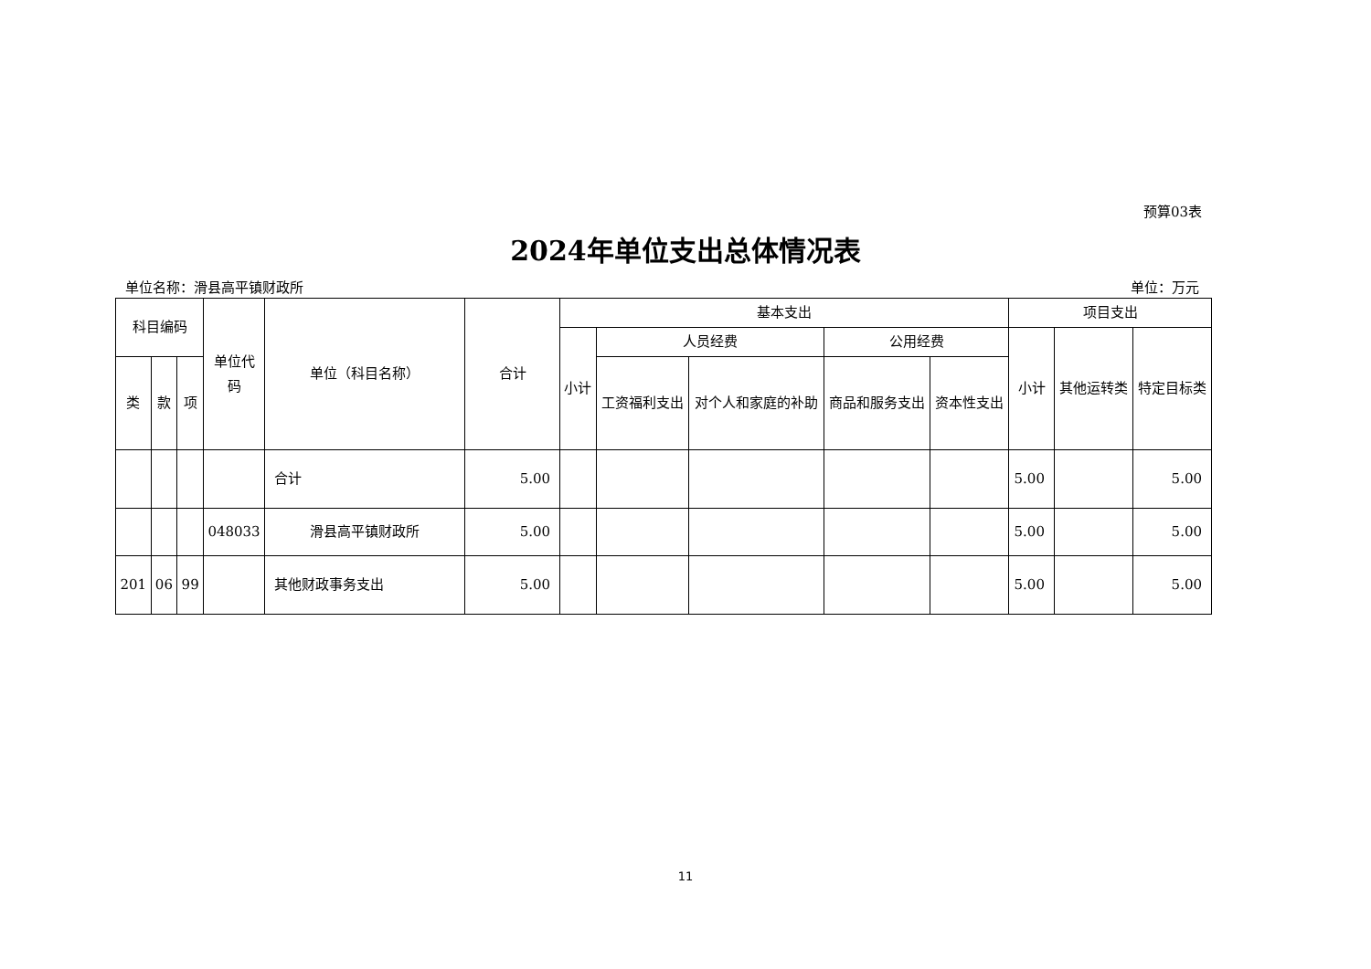预算03表
2024年单位支出总体情况表
单位名称：滑县高平镇财政所 单位：万元
| 科目编码 | | | 单位代码 | 单位（科目名称） | 合计 | 基本支出 | | | | | 项目支出 | | |
| --- | --- | --- | --- | --- | --- | --- | --- | --- | --- | --- | --- | --- | --- |
| | | | | | | 小计 | 人员经费 | | 公用经费 | | 小计 | 其他运转类 | 特定目标类 |
| 类 | 款 | 项 | | | | | 工资福利支出 | 对个人和家庭的补助 | 商品和服务支出 | 资本性支出 | | | |
| | | | | 合计 | 5.00 | | | | | | 5.00 | | 5.00 |
| | | | 048033 | 滑县高平镇财政所 | 5.00 | | | | | | 5.00 | | 5.00 |
| 201 | 06 | 99 | | 其他财政事务支出 | 5.00 | | | | | | 5.00 | | 5.00 |
11